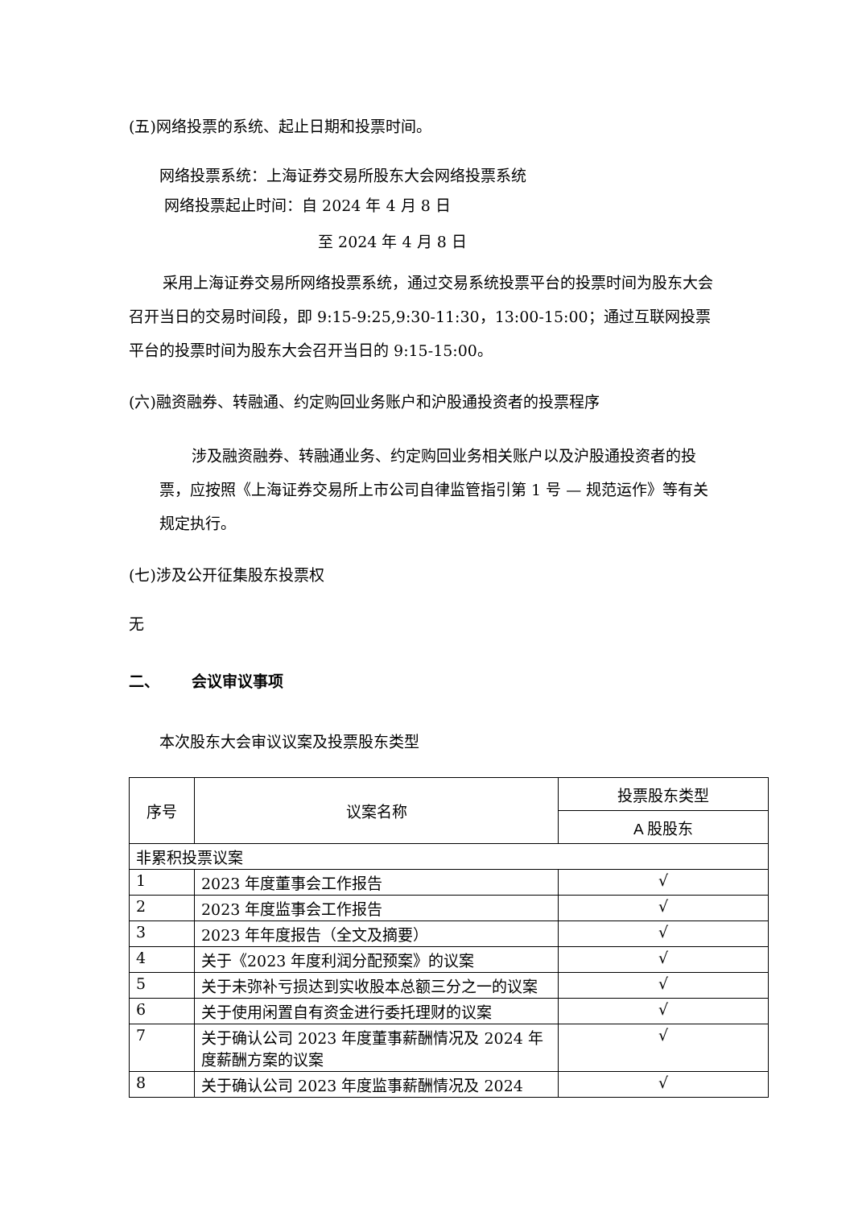(五)网络投票的系统、起止日期和投票时间。
网络投票系统：上海证券交易所股东大会网络投票系统
网络投票起止时间：自 2024 年 4 月 8 日
至 2024 年 4 月 8 日
采用上海证券交易所网络投票系统，通过交易系统投票平台的投票时间为股东大会召开当日的交易时间段，即 9:15-9:25,9:30-11:30，13:00-15:00；通过互联网投票平台的投票时间为股东大会召开当日的 9:15-15:00。
(六)融资融券、转融通、约定购回业务账户和沪股通投资者的投票程序
涉及融资融券、转融通业务、约定购回业务相关账户以及沪股通投资者的投票，应按照《上海证券交易所上市公司自律监管指引第 1 号 — 规范运作》等有关规定执行。
(七)涉及公开征集股东投票权
无
二、 会议审议事项
本次股东大会审议议案及投票股东类型
| 序号 | 议案名称 | 投票股东类型 |
| --- | --- | --- |
| | | A 股股东 |
| 非累积投票议案 | | |
| 1 | 2023 年度董事会工作报告 | √ |
| 2 | 2023 年度监事会工作报告 | √ |
| 3 | 2023 年年度报告（全文及摘要） | √ |
| 4 | 关于《2023 年度利润分配预案》的议案 | √ |
| 5 | 关于未弥补亏损达到实收股本总额三分之一的议案 | √ |
| 6 | 关于使用闲置自有资金进行委托理财的议案 | √ |
| 7 | 关于确认公司 2023 年度董事薪酬情况及 2024 年度薪酬方案的议案 | √ |
| 8 | 关于确认公司 2023 年度监事薪酬情况及 2024 | √ |